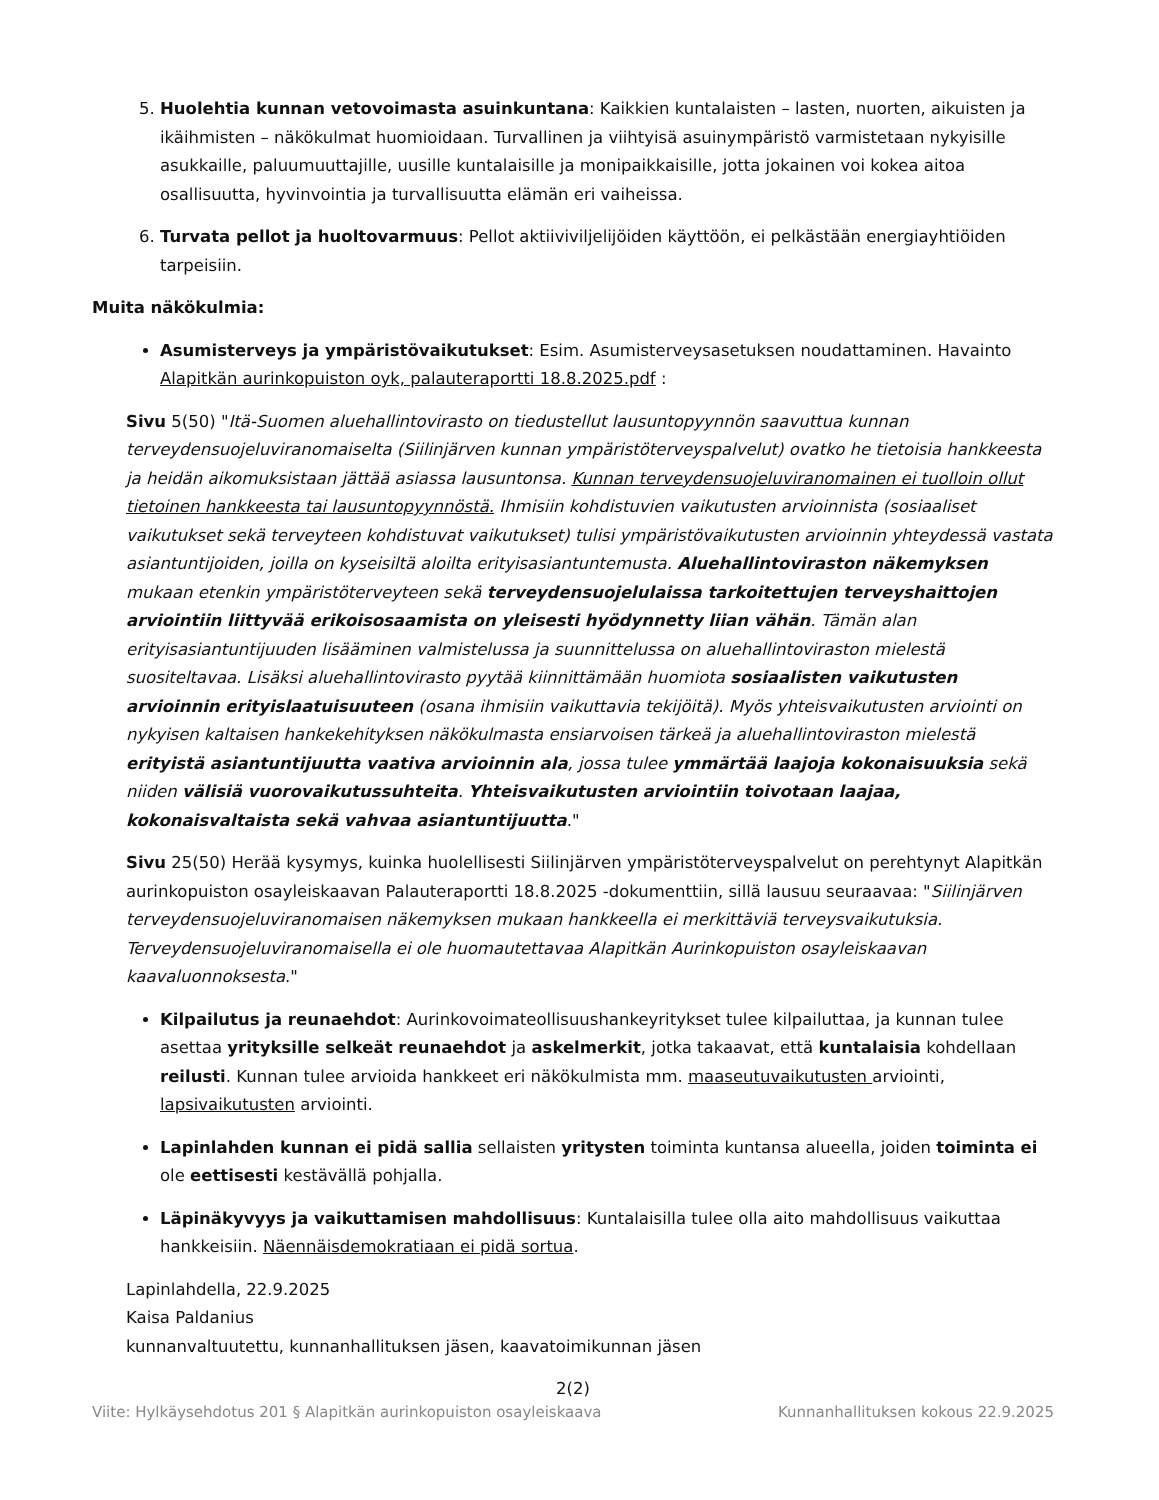5. Huolehtia kunnan vetovoimasta asuinkuntana: Kaikkien kuntalaisten – lasten, nuorten, aikuisten ja ikäihmisten – näkökulmat huomioidaan. Turvallinen ja viihtyisä asuinympäristö varmistetaan nykyisille asukkaille, paluumuuttajille, uusille kuntalaisille ja monipaikkaisille, jotta jokainen voi kokea aitoa osallisuutta, hyvinvointia ja turvallisuutta elämän eri vaiheissa.
6. Turvata pellot ja huoltovarmuus: Pellot aktiiviviljelijöiden käyttöön, ei pelkästään energiayhtiöiden tarpeisiin.
Muita näkökulmia:
Asumisterveys ja ympäristövaikutukset: Esim. Asumisterveysasetuksen noudattaminen. Havainto Alapitkän aurinkopuiston oyk, palauteraportti 18.8.2025.pdf :
Sivu 5(50) "Itä-Suomen aluehallintovirasto on tiedustellut lausuntopyynnön saavuttua kunnan terveydensuojeluviranomaiselta (Siilinjärven kunnan ympäristöterveyspalvelut) ovatko he tietoisia hankkeesta ja heidän aikomuksistaan jättää asiassa lausuntonsa. Kunnan terveydensuojeluviranomainen ei tuolloin ollut tietoinen hankkeesta tai lausuntopyynnöstä. Ihmisiin kohdistuvien vaikutusten arvioinnista (sosiaaliset vaikutukset sekä terveyteen kohdistuvat vaikutukset) tulisi ympäristövaikutusten arvioinnin yhteydessä vastata asiantuntijoiden, joilla on kyseisiltä aloilta erityisasiantuntemusta. Aluehallintoviraston näkemyksen mukaan etenkin ympäristöterveyteen sekä terveydensuojelulaissa tarkoitettujen terveyshaittojen arviointiin liittyvää erikoisosaamista on yleisesti hyödynnetty liian vähän. Tämän alan erityisasiantuntijuuden lisääminen valmistelussa ja suunnittelussa on aluehallintoviraston mielestä suositeltavaa. Lisäksi aluehallintovirasto pyytää kiinnittämään huomiota sosiaalisten vaikutusten arvioinnin erityislaatuisuuteen (osana ihmisiin vaikuttavia tekijöitä). Myös yhteisvaikutusten arviointi on nykyisen kaltaisen hankekehityksen näkökulmasta ensiarvoisen tärkeä ja aluehallintoviraston mielestä erityistä asiantuntijuutta vaativa arvioinnin ala, jossa tulee ymmärtää laajoja kokonaisuuksia sekä niiden välisiä vuorovaikutussuhteita. Yhteisvaikutusten arviointiin toivotaan laajaa, kokonaisvaltaista sekä vahvaa asiantuntijuutta."
Sivu 25(50) Herää kysymys, kuinka huolellisesti Siilinjärven ympäristöterveyspalvelut on perehtynyt Alapitkän aurinkopuiston osayleiskaavan Palauteraportti 18.8.2025 -dokumenttiin, sillä lausuu seuraavaa: "Siilinjärven terveydensuojeluviranomaisen näkemyksen mukaan hankkeella ei merkittäviä terveysvaikutuksia. Terveydensuojeluviranomaisella ei ole huomautettavaa Alapitkän Aurinkopuiston osayleiskaavan kaavaluonnoksesta."
Kilpailutus ja reunaehdot: Aurinkovoimateollisuushankeyritykset tulee kilpailuttaa, ja kunnan tulee asettaa yrityksille selkeät reunaehdot ja askelmerkit, jotka takaavat, että kuntalaisia kohdellaan reilusti. Kunnan tulee arvioida hankkeet eri näkökulmista mm. maaseutuvaikutusten arviointi, lapsivaikutusten arviointi.
Lapinlahden kunnan ei pidä sallia sellaisten yritysten toiminta kuntansa alueella, joiden toiminta ei ole eettisesti kestävällä pohjalla.
Läpinäkyvyys ja vaikuttamisen mahdollisuus: Kuntalaisilla tulee olla aito mahdollisuus vaikuttaa hankkeisiin. Näennäisdemokratiaan ei pidä sortua.
Lapinlahdella, 22.9.2025
Kaisa Paldanius
kunnanvaltuutettu, kunnanhallituksen jäsen, kaavatoimikunnan jäsen
2(2)
Viite: Hylkäysehdotus 201 § Alapitkän aurinkopuiston osayleiskaava Kunnanhallituksen kokous 22.9.2025